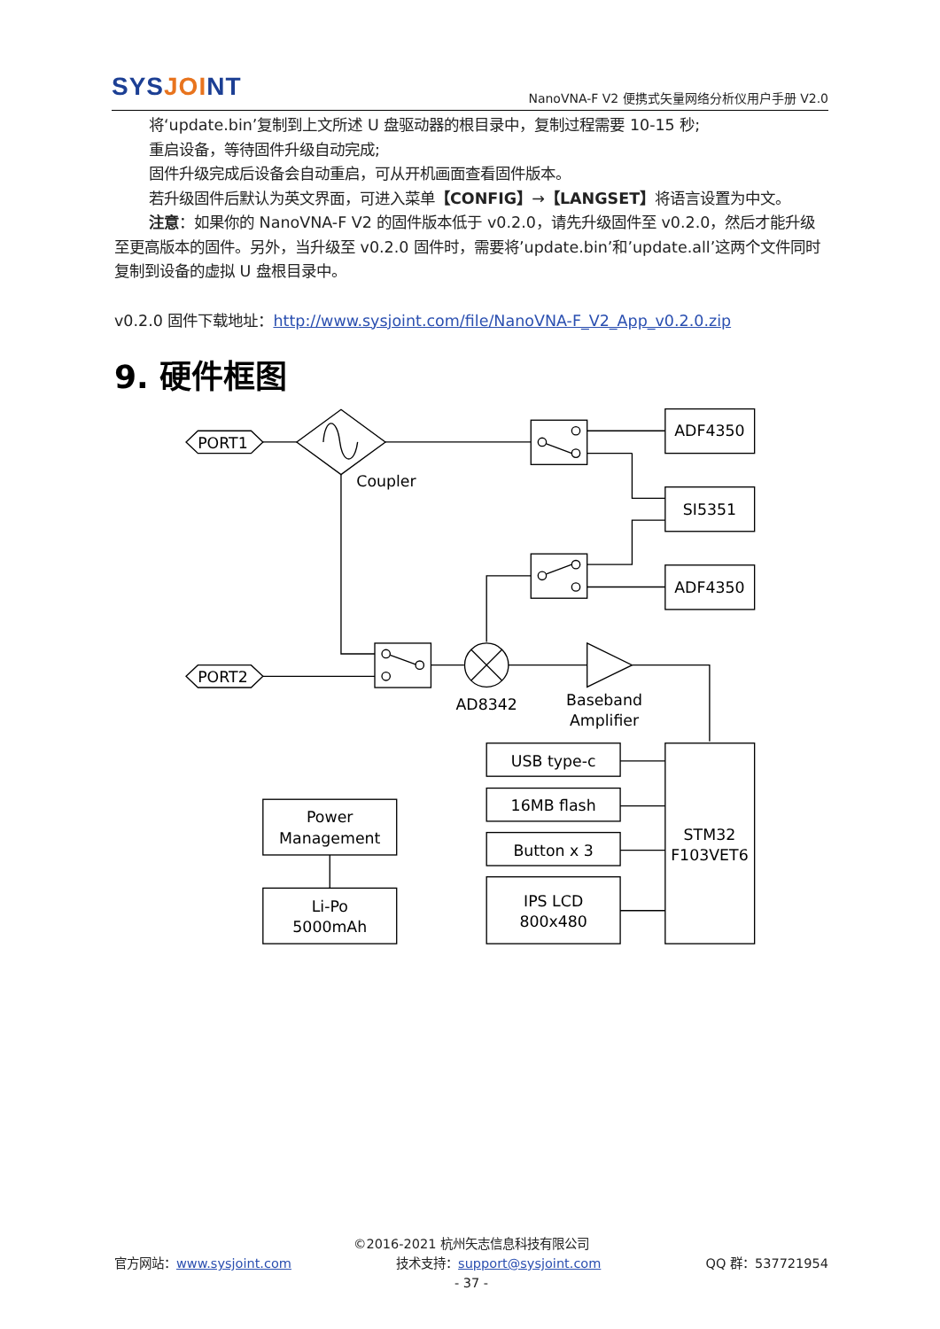SYSJOINT
NanoVNA-F V2 便携式矢量网络分析仪用户手册 V2.0
将‘update.bin’复制到上文所述 U 盘驱动器的根目录中，复制过程需要 10-15 秒;
重启设备，等待固件升级自动完成;
固件升级完成后设备会自动重启，可从开机画面查看固件版本。
若升级固件后默认为英文界面，可进入菜单【CONFIG】→【LANGSET】将语言设置为中文。
注意：如果你的 NanoVNA-F V2 的固件版本低于 v0.2.0，请先升级固件至 v0.2.0，然后才能升级至更高版本的固件。另外，当升级至 v0.2.0 固件时，需要将’update.bin’和’update.all’这两个文件同时复制到设备的虚拟 U 盘根目录中。
v0.2.0 固件下载地址：http://www.sysjoint.com/file/NanoVNA-F_V2_App_v0.2.0.zip
9. 硬件框图
PORT1
PORT2
Coupler
ADF4350
SI5351
ADF4350
AD8342
Baseband
Amplifier
STM32
F103VET6
USB type-c
16MB flash
Button x 3
IPS LCD
800x480
Power
Management
Li-Po
5000mAh
©2016-2021 杭州矢志信息科技有限公司
官方网站：www.sysjoint.com 技术支持：support@sysjoint.com QQ 群：537721954
- 37 -